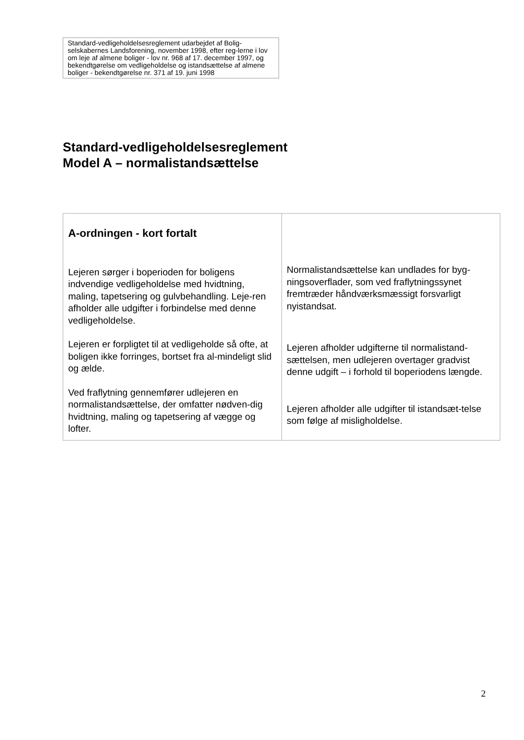Standard-vedligeholdelsesreglement udarbejdet af Bolig-selskabernes Landsforening, november 1998, efter reg-lerne i lov om leje af almene boliger - lov nr. 968 af 17. december 1997, og bekendtgørelse om vedligeholdelse og istandsættelse af almene boliger - bekendtgørelse nr. 371 af 19. juni 1998
Standard-vedligeholdelsesreglement
Model A – normalistandsættelse
| A-ordningen - kort fortalt Lejeren sørger i boperioden for boligens indvendige vedligeholdelse med hvidtning, maling, tapetsering og gulvbehandling. Leje-ren afholder alle udgifter i forbindelse med denne vedligeholdelse. Lejeren er forpligtet til at vedligeholde så ofte, at boligen ikke forringes, bortset fra al-mindeligt slid og ælde. Ved fraflytning gennemfører udlejeren en normalistandsættelse, der omfatter nødven-dig hvidtning, maling og tapetsering af vægge og lofter. | Normalistandsættelse kan undlades for byg-ningsoverflader, som ved fraflytningssynet fremtræder håndværksmæssigt forsvarligt nyistandsat. Lejeren afholder udgifterne til normalistand-sættelsen, men udlejeren overtager gradvist denne udgift – i forhold til boperiodens længde. Lejeren afholder alle udgifter til istandsæt-telse som følge af misligholdelse. |
2